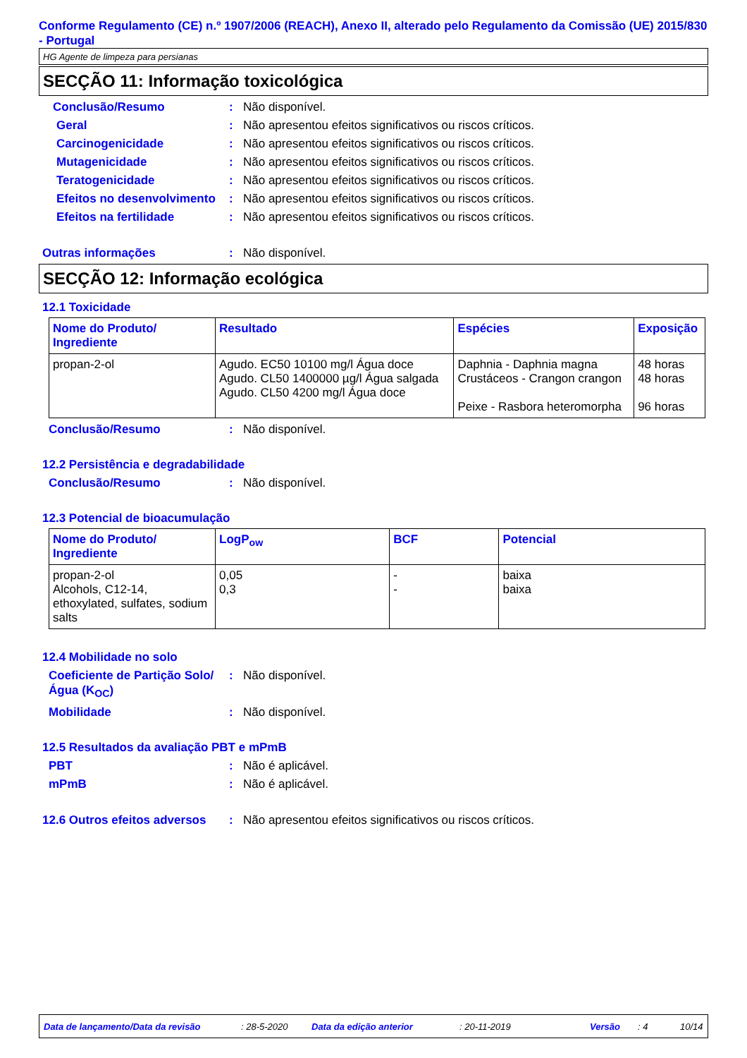Conforme Regulamento (CE) n.º 1907/2006 (REACH), Anexo II, alterado pelo Regulamento da Comissão (UE) 2015/830 - Portugal
HG Agente de limpeza para persianas
SECÇÃO 11: Informação toxicológica
Conclusão/Resumo : Não disponível.
Geral : Não apresentou efeitos significativos ou riscos críticos.
Carcinogenicidade : Não apresentou efeitos significativos ou riscos críticos.
Mutagenicidade : Não apresentou efeitos significativos ou riscos críticos.
Teratogenicidade : Não apresentou efeitos significativos ou riscos críticos.
Efeitos no desenvolvimento
: Não apresentou efeitos significativos ou riscos críticos.
Efeitos na fertilidade : Não apresentou efeitos significativos ou riscos críticos.
Outras informações : Não disponível.
SECÇÃO 12: Informação ecológica
12.1 Toxicidade
| Nome do Produto/ Ingrediente | Resultado | Espécies | Exposição |
| --- | --- | --- | --- |
| propan-2-ol | Agudo. EC50 10100 mg/l Água doce Agudo. CL50 1400000 µg/l Água salgada Agudo. CL50 4200 mg/l Água doce | Daphnia - Daphnia magna Crustáceos - Crangon crangon Peixe - Rasbora heteromorpha | 48 horas 48 horas 96 horas |
Conclusão/Resumo : Não disponível.
12.2 Persistência e degradabilidade
Conclusão/Resumo : Não disponível.
12.3 Potencial de bioacumulação
| Nome do Produto/ Ingrediente | LogP<sub>ow</sub> | BCF | Potencial |
| --- | --- | --- | --- |
| propan-2-ol Alcohols, C12-14, ethoxylated, sulfates, sodium salts | 0,05 0,3 | - - | baixa baixa |
12.4 Mobilidade no solo
Coeficiente de Partição Solo/Água (K<sub>OC</sub>)
: Não disponível.
Mobilidade : Não disponível.
12.5 Resultados da avaliação PBT e mPmB
PBT : Não é aplicável.
mPmB : Não é aplicável.
12.6 Outros efeitos adversos
: Não apresentou efeitos significativos ou riscos críticos.
Data de lançamento/Data da revisão: 28-5-2020 Data da edição anterior: 20-11-2019 Versão: 4 10/14